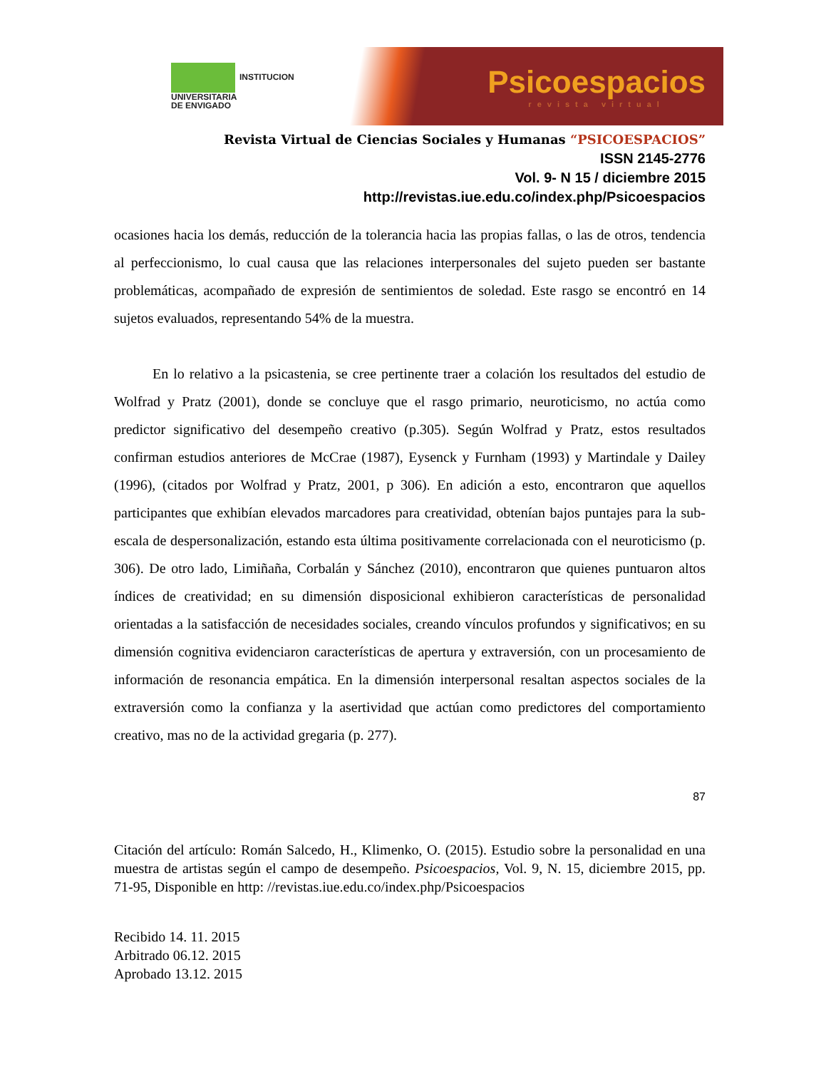INSTITUCION
UNIVERSITARIA
DE ENVIGADO
Psicoespacios
revista virtual
Revista Virtual de Ciencias Sociales y Humanas “PSICOESPACIOS”
ISSN 2145-2776
Vol. 9- N 15 / diciembre 2015
http://revistas.iue.edu.co/index.php/Psicoespacios
ocasiones hacia los demás, reducción de la tolerancia hacia las propias fallas, o las de otros, tendencia al perfeccionismo, lo cual causa que las relaciones interpersonales del sujeto pueden ser bastante problemáticas, acompañado de expresión de sentimientos de soledad. Este rasgo se encontró en 14 sujetos evaluados, representando 54% de la muestra.
En lo relativo a la psicastenia, se cree pertinente traer a colación los resultados del estudio de Wolfrad y Pratz (2001), donde se concluye que el rasgo primario, neuroticismo, no actúa como predictor significativo del desempeño creativo (p.305). Según Wolfrad y Pratz, estos resultados confirman estudios anteriores de McCrae (1987), Eysenck y Furnham (1993) y Martindale y Dailey (1996), (citados por Wolfrad y Pratz, 2001, p 306). En adición a esto, encontraron que aquellos participantes que exhibían elevados marcadores para creatividad, obtenían bajos puntajes para la sub-escala de despersonalización, estando esta última positivamente correlacionada con el neuroticismo (p. 306). De otro lado, Limiñaña, Corbalán y Sánchez (2010), encontraron que quienes puntuaron altos índices de creatividad; en su dimensión disposicional exhibieron características de personalidad orientadas a la satisfacción de necesidades sociales, creando vínculos profundos y significativos; en su dimensión cognitiva evidenciaron características de apertura y extraversión, con un procesamiento de información de resonancia empática. En la dimensión interpersonal resaltan aspectos sociales de la extraversión como la confianza y la asertividad que actúan como predictores del comportamiento creativo, mas no de la actividad gregaria (p. 277).
87
Citación del artículo: Román Salcedo, H., Klimenko, O. (2015). Estudio sobre la personalidad en una muestra de artistas según el campo de desempeño. Psicoespacios, Vol. 9, N. 15, diciembre 2015, pp. 71-95, Disponible en http: //revistas.iue.edu.co/index.php/Psicoespacios
Recibido 14. 11. 2015
Arbitrado 06.12. 2015
Aprobado 13.12. 2015